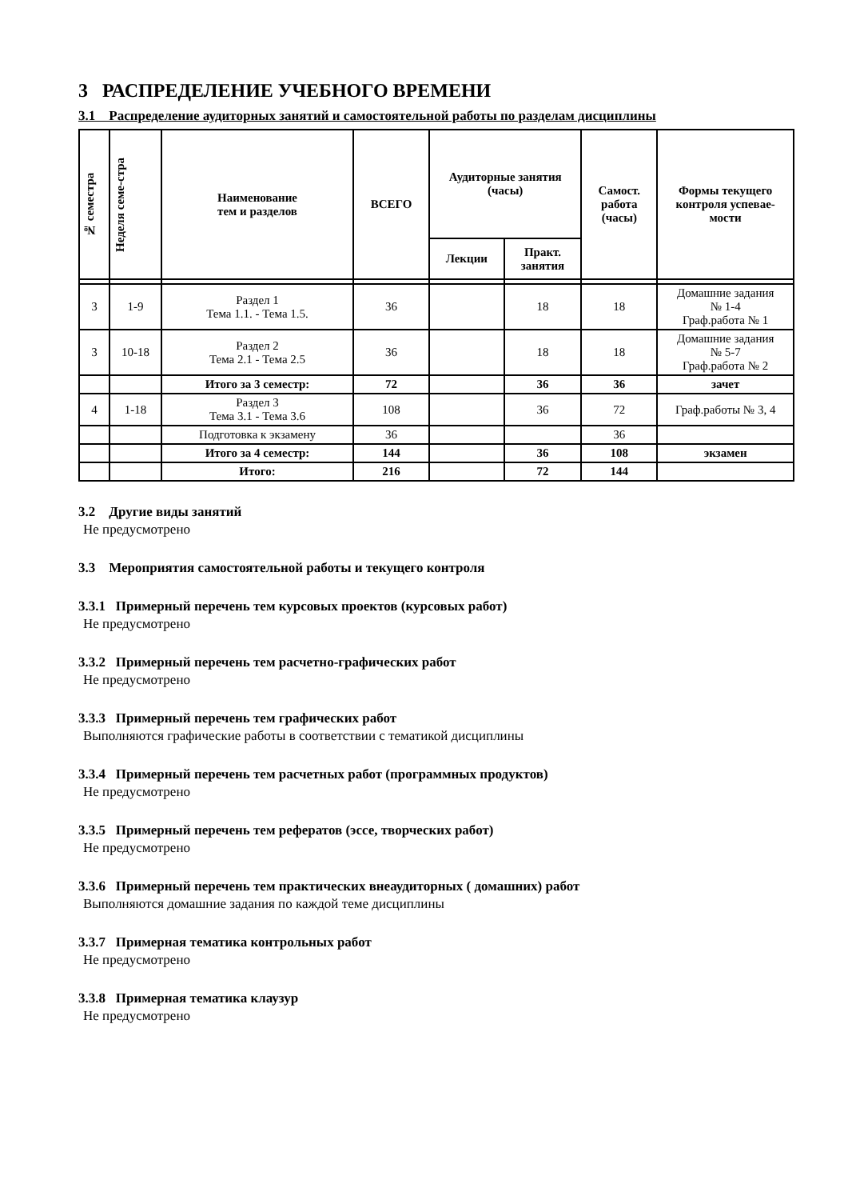3 РАСПРЕДЕЛЕНИЕ УЧЕБНОГО ВРЕМЕНИ
3.1 Распределение аудиторных занятий и самостоятельной работы по разделам дисциплины
| № семестра | Неделя семе-стра | Наименование тем и разделов | ВСЕГО | Аудиторные занятия (часы) | | Самост. работа (часы) | Формы текущего контроля успевае- мости |
| --- | --- | --- | --- | --- | --- | --- | --- |
| | | | | Лекции | Практ. занятия | | |
| 3 | 1-9 | Раздел 1 Тема 1.1. - Тема 1.5. | 36 | | 18 | 18 | Домашние задания № 1-4 Граф.работа № 1 |
| 3 | 10-18 | Раздел 2 Тема 2.1 - Тема 2.5 | 36 | | 18 | 18 | Домашние задания № 5-7 Граф.работа № 2 |
| | | Итого за 3 семестр: | 72 | | 36 | 36 | зачет |
| 4 | 1-18 | Раздел 3 Тема 3.1 - Тема 3.6 | 108 | | 36 | 72 | Граф.работы № 3, 4 |
| | | Подготовка к экзамену | 36 | | | 36 | |
| | | Итого за 4 семестр: | 144 | | 36 | 108 | экзамен |
| | | Итого: | 216 | | 72 | 144 | |
3.2 Другие виды занятий
Не предусмотрено
3.3 Мероприятия самостоятельной работы и текущего контроля
3.3.1 Примерный перечень тем курсовых проектов (курсовых работ)
Не предусмотрено
3.3.2 Примерный перечень тем расчетно-графических работ
Не предусмотрено
3.3.3 Примерный перечень тем графических работ
Выполняются графические работы в соответствии с тематикой дисциплины
3.3.4 Примерный перечень тем расчетных работ (программных продуктов)
Не предусмотрено
3.3.5 Примерный перечень тем рефератов (эссе, творческих работ)
Не предусмотрено
3.3.6 Примерный перечень тем практических внеаудиторных ( домашних) работ
Выполняются домашние задания по каждой теме дисциплины
3.3.7 Примерная тематика контрольных работ
Не предусмотрено
3.3.8 Примерная тематика клаузур
Не предусмотрено